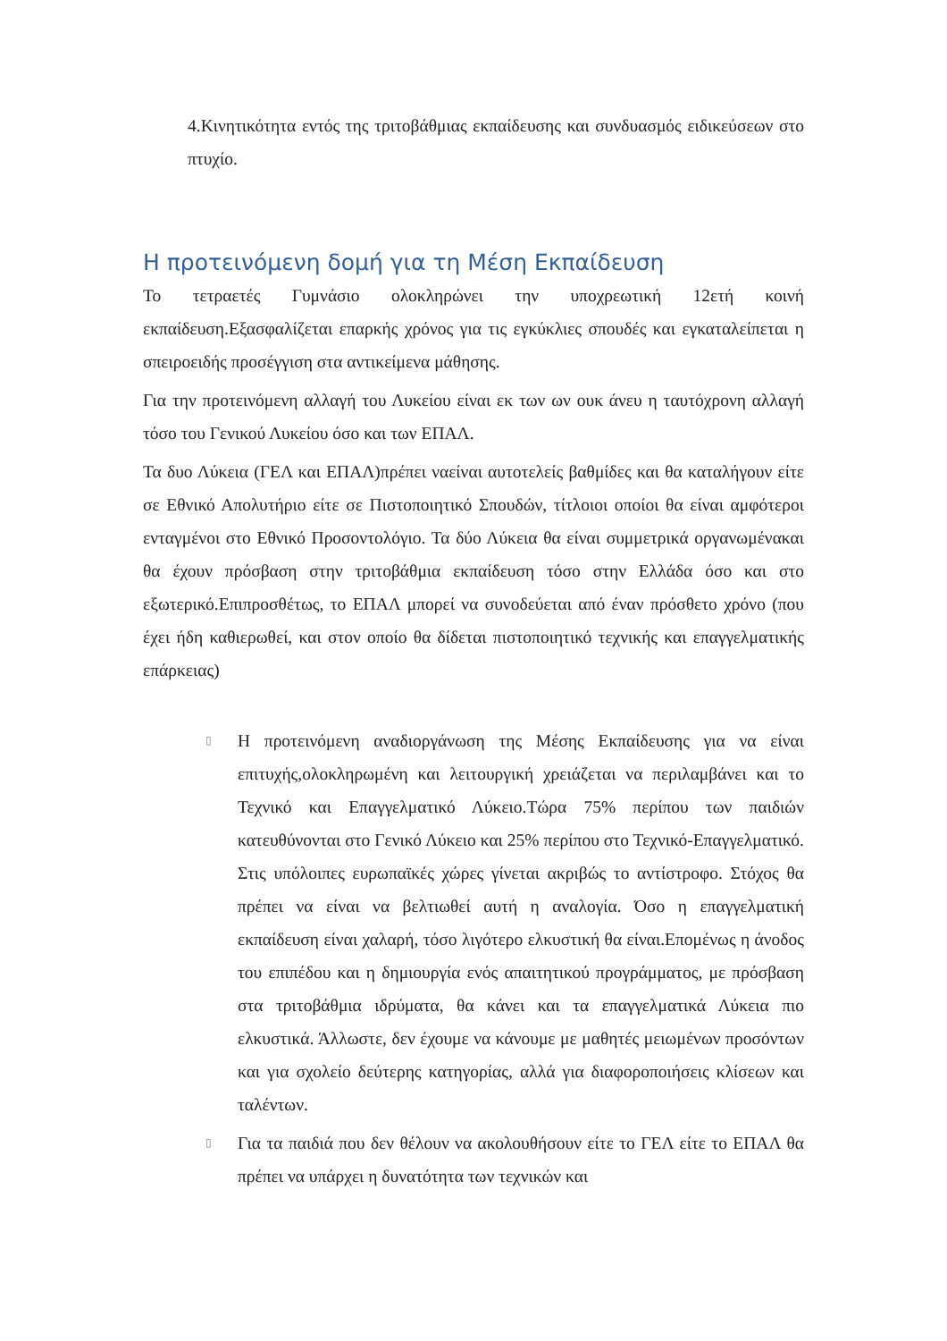4.Κινητικότητα εντός της τριτοβάθμιας εκπαίδευσης και συνδυασμός ειδικεύσεων στο πτυχίο.
Η προτεινόμενη δομή για τη Μέση Εκπαίδευση
Το τετραετές Γυμνάσιο ολοκληρώνει την υποχρεωτική 12ετή κοινή εκπαίδευση.Εξασφαλίζεται επαρκής χρόνος για τις εγκύκλιες σπουδές και εγκαταλείπεται η σπειροειδής προσέγγιση στα αντικείμενα μάθησης.
Για την προτεινόμενη αλλαγή του Λυκείου είναι εκ των ων ουκ άνευ η ταυτόχρονη αλλαγή τόσο του Γενικού Λυκείου όσο και των ΕΠΑΛ.
Τα δυο Λύκεια (ΓΕΛ και ΕΠΑΛ)πρέπει ναείναι αυτοτελείς βαθμίδες και θα καταλήγουν είτε σε Εθνικό Απολυτήριο είτε σε Πιστοποιητικό Σπουδών, τίτλοιοι οποίοι θα είναι αμφότεροι ενταγμένοι στο Εθνικό Προσοντολόγιο. Τα δύο Λύκεια θα είναι συμμετρικά οργανωμένακαι θα έχουν πρόσβαση στην τριτοβάθμια εκπαίδευση τόσο στην Ελλάδα όσο και στο εξωτερικό.Επιπροσθέτως, το ΕΠΑΛ μπορεί να συνοδεύεται από έναν πρόσθετο χρόνο (που έχει ήδη καθιερωθεί, και στον οποίο θα δίδεται πιστοποιητικό τεχνικής και επαγγελματικής επάρκειας)
▯
Η προτεινόμενη αναδιοργάνωση της Μέσης Εκπαίδευσης για να είναι επιτυχής,ολοκληρωμένη και λειτουργική χρειάζεται να περιλαμβάνει και το Τεχνικό και Επαγγελματικό Λύκειο.Τώρα 75% περίπου των παιδιών κατευθύνονται στο Γενικό Λύκειο και 25% περίπου στο Τεχνικό-Επαγγελματικό. Στις υπόλοιπες ευρωπαϊκές χώρες γίνεται ακριβώς το αντίστροφο. Στόχος θα πρέπει να είναι να βελτιωθεί αυτή η αναλογία. Όσο η επαγγελματική εκπαίδευση είναι χαλαρή, τόσο λιγότερο ελκυστική θα είναι.Επομένως η άνοδος του επιπέδου και η δημιουργία ενός απαιτητικού προγράμματος, με πρόσβαση στα τριτοβάθμια ιδρύματα, θα κάνει και τα επαγγελματικά Λύκεια πιο ελκυστικά. Άλλωστε, δεν έχουμε να κάνουμε με μαθητές μειωμένων προσόντων και για σχολείο δεύτερης κατηγορίας, αλλά για διαφοροποιήσεις κλίσεων και ταλέντων.
▯
Για τα παιδιά που δεν θέλουν να ακολουθήσουν είτε το ΓΕΛ είτε το ΕΠΑΛ θα πρέπει να υπάρχει η δυνατότητα των τεχνικών και